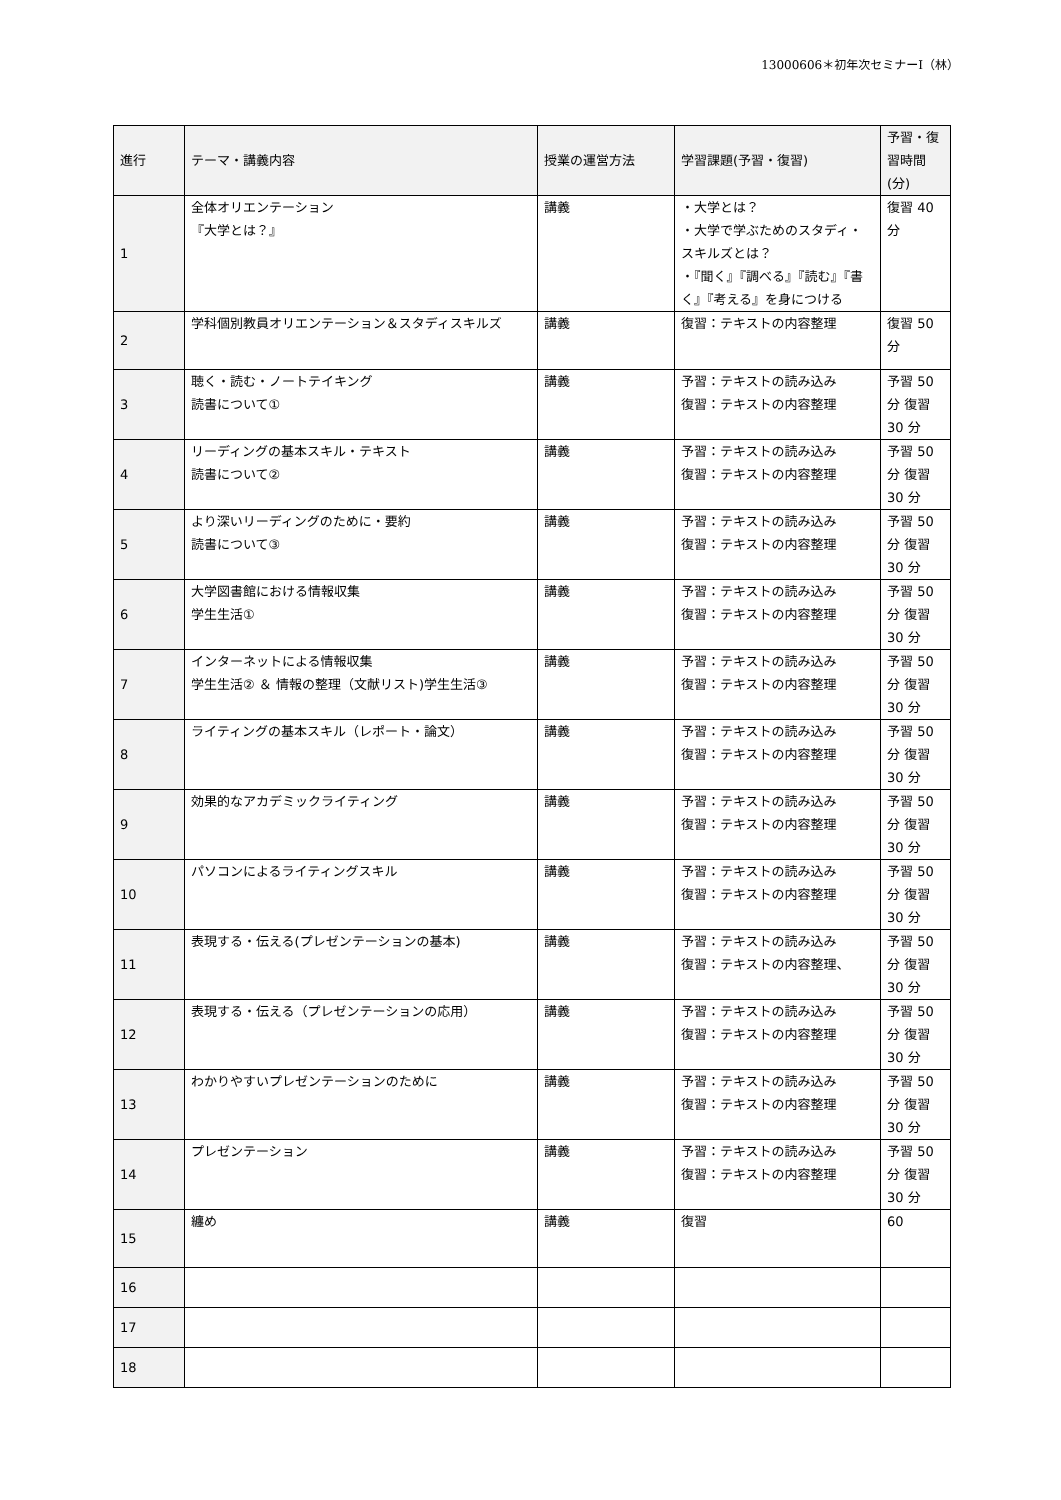13000606＊初年次セミナーⅠ（林）
| 進行 | テーマ・講義内容 | 授業の運営方法 | 学習課題(予習・復習) | 予習・復習時間(分) |
| --- | --- | --- | --- | --- |
| 1 | 全体オリエンテーション 『大学とは？』 | 講義 | ・大学とは？ ・大学で学ぶためのスタディ・スキルズとは？ ・『聞く』『調べる』『読む』『書く』『考える』を身につける | 復習 40 分 |
| 2 | 学科個別教員オリエンテーション＆スタディスキルズ | 講義 | 復習：テキストの内容整理 | 復習 50 分 |
| 3 | 聴く・読む・ノートテイキング 読書について① | 講義 | 予習：テキストの読み込み 復習：テキストの内容整理 | 予習 50 分 復習 30 分 |
| 4 | リーディングの基本スキル・テキスト 読書について② | 講義 | 予習：テキストの読み込み 復習：テキストの内容整理 | 予習 50 分 復習 30 分 |
| 5 | より深いリーディングのために・要約 読書について③ | 講義 | 予習：テキストの読み込み 復習：テキストの内容整理 | 予習 50 分 復習 30 分 |
| 6 | 大学図書館における情報収集 学生生活① | 講義 | 予習：テキストの読み込み 復習：テキストの内容整理 | 予習 50 分 復習 30 分 |
| 7 | インターネットによる情報収集 学生生活② ＆ 情報の整理（文献リスト)学生生活③ | 講義 | 予習：テキストの読み込み 復習：テキストの内容整理 | 予習 50 分 復習 30 分 |
| 8 | ライティングの基本スキル（レポート・論文） | 講義 | 予習：テキストの読み込み 復習：テキストの内容整理 | 予習 50 分 復習 30 分 |
| 9 | 効果的なアカデミックライティング | 講義 | 予習：テキストの読み込み 復習：テキストの内容整理 | 予習 50 分 復習 30 分 |
| 10 | パソコンによるライティングスキル | 講義 | 予習：テキストの読み込み 復習：テキストの内容整理 | 予習 50 分 復習 30 分 |
| 11 | 表現する・伝える(プレゼンテーションの基本) | 講義 | 予習：テキストの読み込み 復習：テキストの内容整理、 | 予習 50 分 復習 30 分 |
| 12 | 表現する・伝える（プレゼンテーションの応用） | 講義 | 予習：テキストの読み込み 復習：テキストの内容整理 | 予習 50 分 復習 30 分 |
| 13 | わかりやすいプレゼンテーションのために | 講義 | 予習：テキストの読み込み 復習：テキストの内容整理 | 予習 50 分 復習 30 分 |
| 14 | プレゼンテーション | 講義 | 予習：テキストの読み込み 復習：テキストの内容整理 | 予習 50 分 復習 30 分 |
| 15 | 纏め | 講義 | 復習 | 60 |
| 16 | | | | |
| 17 | | | | |
| 18 | | | | |